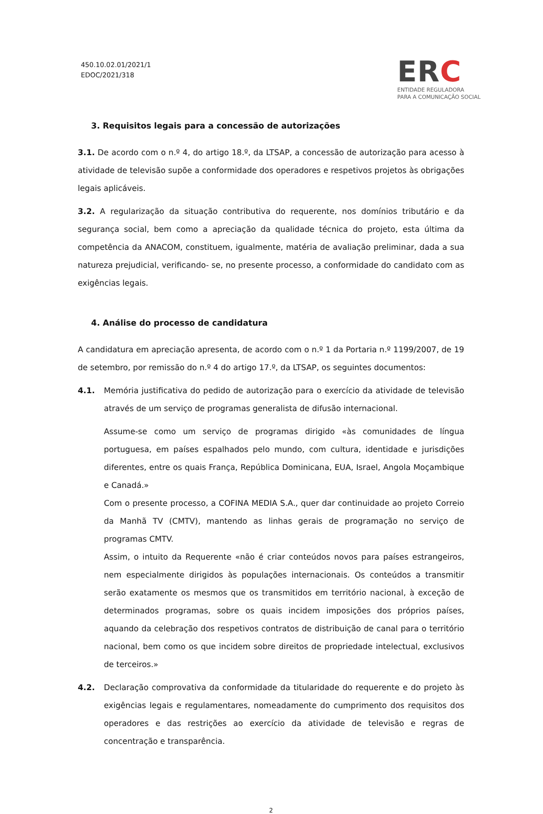450.10.02.01/2021/1
EDOC/2021/318
ERC
ENTIDADE REGULADORA
PARA A COMUNICAÇÃO SOCIAL
3. Requisitos legais para a concessão de autorizações
3.1. De acordo com o n.º 4, do artigo 18.º, da LTSAP, a concessão de autorização para acesso à atividade de televisão supõe a conformidade dos operadores e respetivos projetos às obrigações legais aplicáveis.
3.2. A regularização da situação contributiva do requerente, nos domínios tributário e da segurança social, bem como a apreciação da qualidade técnica do projeto, esta última da competência da ANACOM, constituem, igualmente, matéria de avaliação preliminar, dada a sua natureza prejudicial, verificando- se, no presente processo, a conformidade do candidato com as exigências legais.
4. Análise do processo de candidatura
A candidatura em apreciação apresenta, de acordo com o n.º 1 da Portaria n.º 1199/2007, de 19 de setembro, por remissão do n.º 4 do artigo 17.º, da LTSAP, os seguintes documentos:
4.1. Memória justificativa do pedido de autorização para o exercício da atividade de televisão através de um serviço de programas generalista de difusão internacional.
Assume-se como um serviço de programas dirigido «às comunidades de língua portuguesa, em países espalhados pelo mundo, com cultura, identidade e jurisdições diferentes, entre os quais França, República Dominicana, EUA, Israel, Angola Moçambique e Canadá.»
Com o presente processo, a COFINA MEDIA S.A., quer dar continuidade ao projeto Correio da Manhã TV (CMTV), mantendo as linhas gerais de programação no serviço de programas CMTV.
Assim, o intuito da Requerente «não é criar conteúdos novos para países estrangeiros, nem especialmente dirigidos às populações internacionais. Os conteúdos a transmitir serão exatamente os mesmos que os transmitidos em território nacional, à exceção de determinados programas, sobre os quais incidem imposições dos próprios países, aquando da celebração dos respetivos contratos de distribuição de canal para o território nacional, bem como os que incidem sobre direitos de propriedade intelectual, exclusivos de terceiros.»
4.2. Declaração comprovativa da conformidade da titularidade do requerente e do projeto às exigências legais e regulamentares, nomeadamente do cumprimento dos requisitos dos operadores e das restrições ao exercício da atividade de televisão e regras de concentração e transparência.
2